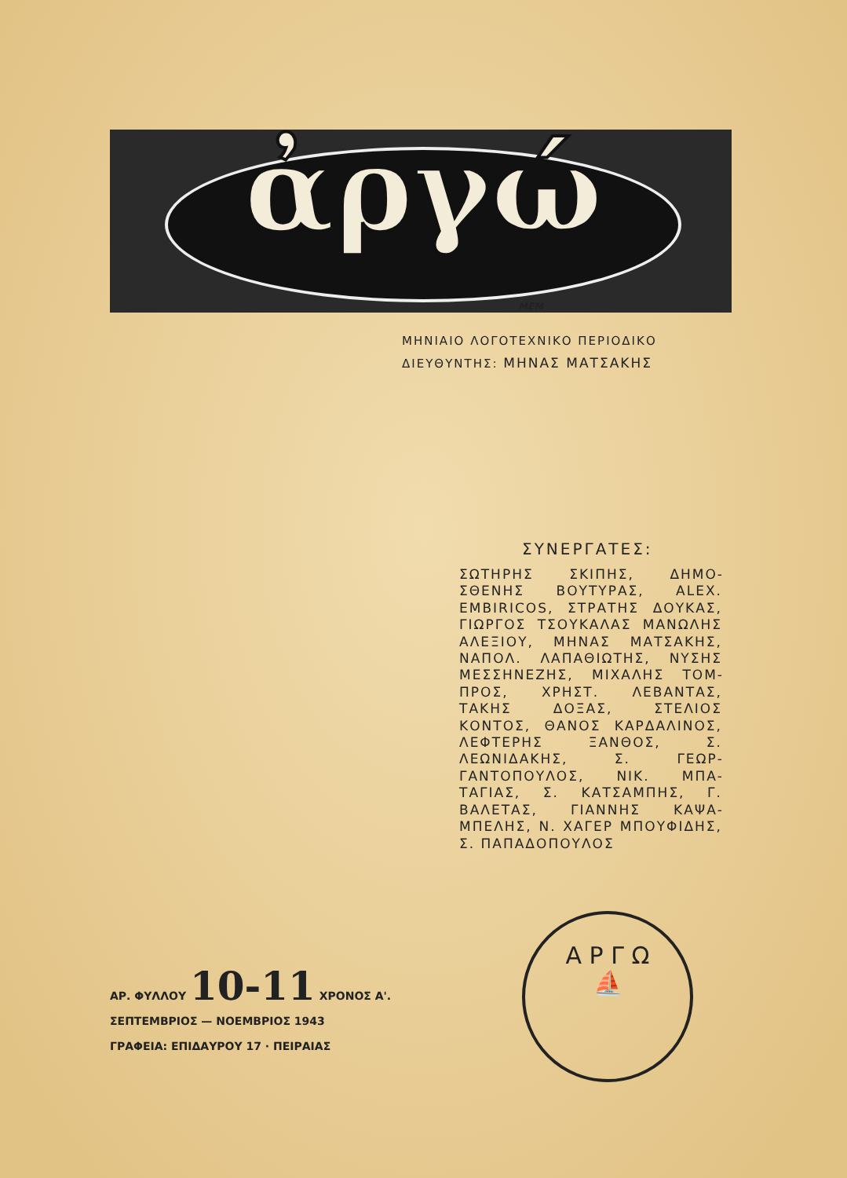ἀργώ
ΜΕΜ
ΜΗΝΙΑΙΟ ΛΟΓΟΤΕΧΝΙΚΟ ΠΕΡΙΟΔΙΚΟ
ΔΙΕΥΘΥΝΤΗΣ: ΜΗΝΑΣ ΜΑΤΣΑΚΗΣ
ΣΥΝΕΡΓΑΤΕΣ:
ΣΩΤΗΡΗΣ ΣΚΙΠΗΣ, ΔΗΜΟ­ΣΘΕΝΗΣ ΒΟΥΤΥΡΑΣ, ALEX. EMBIRICOS, ΣΤΡΑΤΗΣ ΔΟΥ­ΚΑΣ, ΓΙΩΡΓΟΣ ΤΣΟΥΚΑΛΑΣ ΜΑΝΩΛΗΣ ΑΛΕΞΙΟΥ, ΜΗ­ΝΑΣ ΜΑΤΣΑΚΗΣ, ΝΑΠΟΛ. ΛΑΠΑΘΙΩΤΗΣ, ΝΥΣΗΣ ΜΕΣ­ΣΗΝΕΖΗΣ, ΜΙΧΑΛΗΣ ΤΟΜ­ΠΡΟΣ, ΧΡΗΣΤ. ΛΕΒΑΝΤΑΣ, ΤΑΚΗΣ ΔΟΞΑΣ, ΣΤΕΛΙΟΣ ΚΟΝΤΟΣ, ΘΑΝΟΣ ΚΑΡΔΑΛΙ­ΝΟΣ, ΛΕΦΤΕΡΗΣ ΞΑΝΘΟΣ, Σ. ΛΕΩΝΙΔΑΚΗΣ, Σ. ΓΕΩΡ­ΓΑΝΤΟΠΟΥΛΟΣ, ΝΙΚ. ΜΠΑ­ΤΑΓΙΑΣ, Σ. ΚΑΤΣΑΜΠΗΣ, Γ. ΒΑΛΕΤΑΣ, ΓΙΑΝΝΗΣ ΚΑΨΑ­ΜΠΕΛΗΣ, Ν. ΧΑΓΕΡ ΜΠΟΥ­ΦΙΔΗΣ, Σ. ΠΑΠΑΔΟΠΟΥΛΟΣ
Α Ρ Γ Ω
⛵
ΑΡ. ΦΥΛΛΟΥ 10-11 ΧΡΟΝΟΣ Α'.
ΣΕΠΤΕΜΒΡΙΟΣ — ΝΟΕΜΒΡΙΟΣ 1943
ΓΡΑΦΕΙΑ: ΕΠΙΔΑΥΡΟΥ 17 · ΠΕΙΡΑΙΑΣ